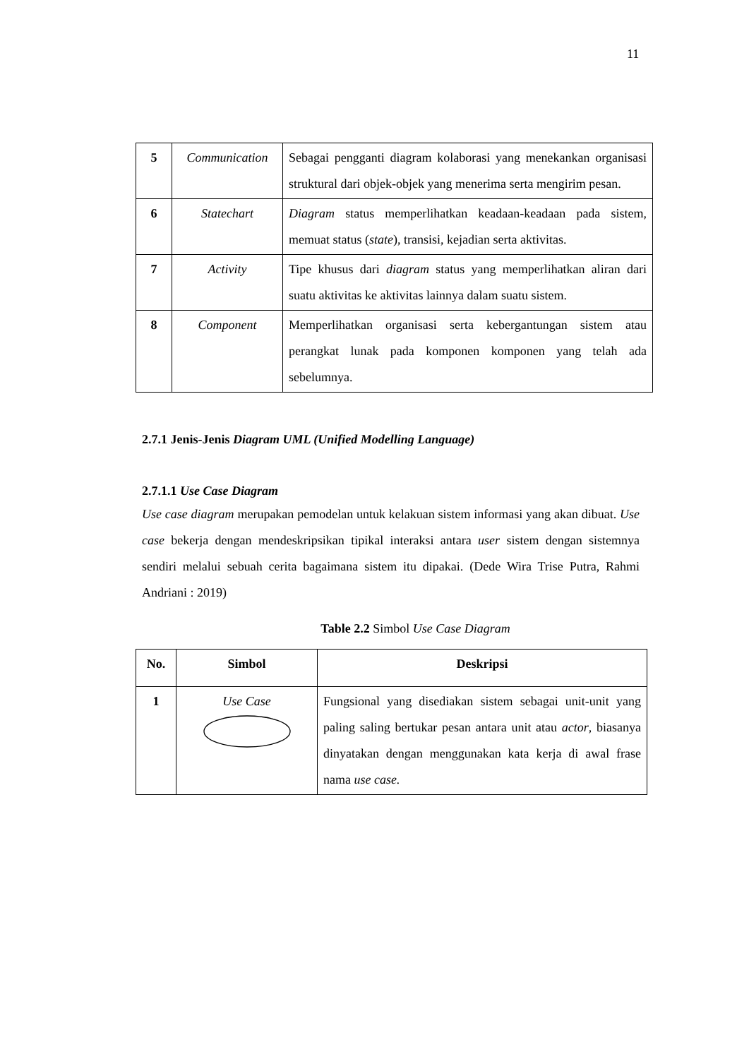11
| 5 | Communication | Sebagai pengganti diagram kolaborasi yang menekankan organisasi struktural dari objek-objek yang menerima serta mengirim pesan. |
| 6 | Statechart | Diagram status memperlihatkan keadaan-keadaan pada sistem, memuat status ( state ), transisi, kejadian serta aktivitas. |
| 7 | Activity | Tipe khusus dari diagram status yang memperlihatkan aliran dari suatu aktivitas ke aktivitas lainnya dalam suatu sistem. |
| 8 | Component | Memperlihatkan organisasi serta kebergantungan sistem atau perangkat lunak pada komponen komponen yang telah ada sebelumnya. |
2.7.1 Jenis-Jenis Diagram UML (Unified Modelling Language)
2.7.1.1 Use Case Diagram
Use case diagram merupakan pemodelan untuk kelakuan sistem informasi yang akan dibuat. Use case bekerja dengan mendeskripsikan tipikal interaksi antara user sistem dengan sistemnya sendiri melalui sebuah cerita bagaimana sistem itu dipakai. (Dede Wira Trise Putra, Rahmi Andriani : 2019)
Table 2.2 Simbol Use Case Diagram
| No. | Simbol | Deskripsi |
| --- | --- | --- |
| 1 | Use Case | Fungsional yang disediakan sistem sebagai unit-unit yang paling saling bertukar pesan antara unit atau actor , biasanya dinyatakan dengan menggunakan kata kerja di awal frase nama use case. |